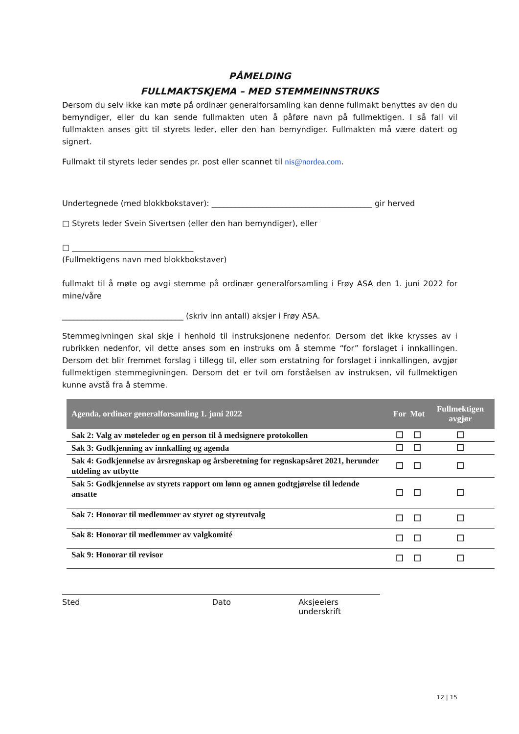PÅMELDING
FULLMAKTSKJEMA – MED STEMMEINNSTRUKS
Dersom du selv ikke kan møte på ordinær generalforsamling kan denne fullmakt benyttes av den du bemyndiger, eller du kan sende fullmakten uten å påføre navn på fullmektigen. I så fall vil fullmakten anses gitt til styrets leder, eller den han bemyndiger. Fullmakten må være datert og signert.
Fullmakt til styrets leder sendes pr. post eller scannet til nis@nordea.com.
Undertegnede (med blokkbokstaver): _________________________________________ gir herved
□ Styrets leder Svein Sivertsen (eller den han bemyndiger), eller
□ _______________________________
(Fullmektigens navn med blokkbokstaver)
fullmakt til å møte og avgi stemme på ordinær generalforsamling i Frøy ASA den 1. juni 2022 for mine/våre
_______________________________ (skriv inn antall) aksjer i Frøy ASA.
Stemmegivningen skal skje i henhold til instruksjonene nedenfor. Dersom det ikke krysses av i rubrikken nedenfor, vil dette anses som en instruks om å stemme “for” forslaget i innkallingen. Dersom det blir fremmet forslag i tillegg til, eller som erstatning for forslaget i innkallingen, avgjør fullmektigen stemmegivningen. Dersom det er tvil om forståelsen av instruksen, vil fullmektigen kunne avstå fra å stemme.
| Agenda, ordinær generalforsamling 1. juni 2022 | For | Mot | Fullmektigen avgjør |
| --- | --- | --- | --- |
| Sak 2: Valg av møteleder og en person til å medsignere protokollen | ☐ | ☐ | ☐ |
| Sak 3: Godkjenning av innkalling og agenda | ☐ | ☐ | ☐ |
| Sak 4: Godkjennelse av årsregnskap og årsberetning for regnskapsåret 2021, herunder utdeling av utbytte | ☐ | ☐ | ☐ |
| Sak 5: Godkjennelse av styrets rapport om lønn og annen godtgjørelse til ledende ansatte | ☐ | ☐ | ☐ |
| Sak 7: Honorar til medlemmer av styret og styreutvalg | ☐ | ☐ | ☐ |
| Sak 8: Honorar til medlemmer av valgkomité | ☐ | ☐ | ☐ |
| Sak 9: Honorar til revisor | ☐ | ☐ | ☐ |
Sted Dato Aksjeeiers underskrift
12 | 15